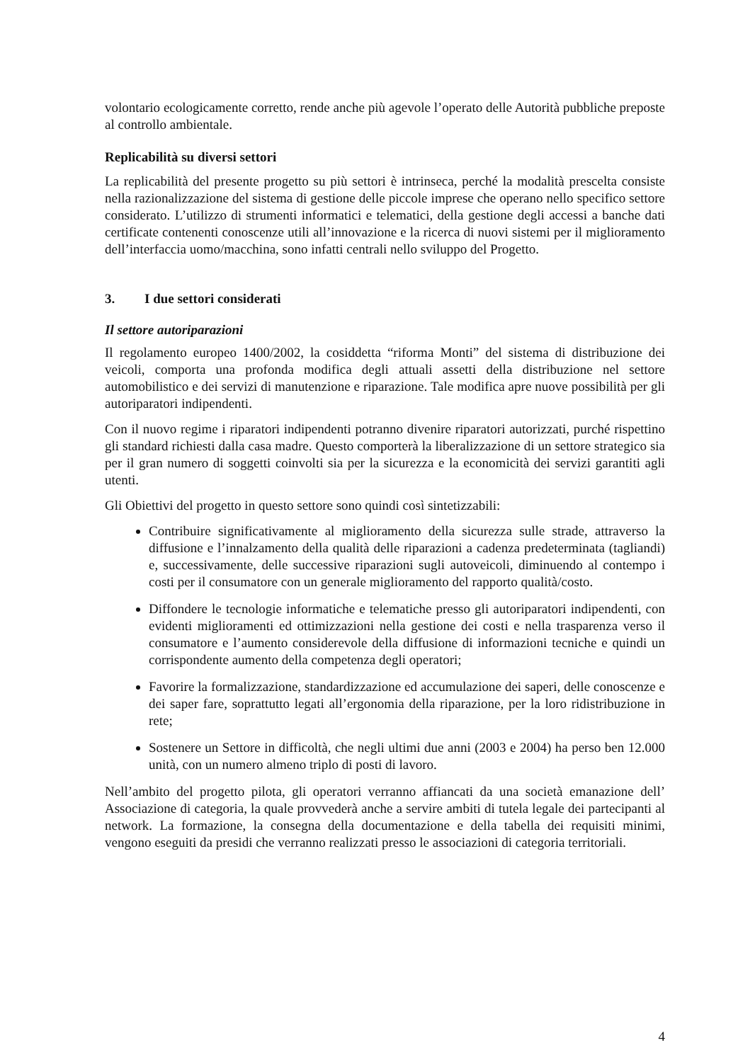volontario ecologicamente corretto, rende anche più agevole l’operato delle Autorità pubbliche preposte al controllo ambientale.
Replicabilità su diversi settori
La replicabilità del presente progetto su più settori è intrinseca, perché la modalità prescelta consiste nella razionalizzazione del sistema di gestione delle piccole imprese che operano nello specifico settore considerato. L’utilizzo di strumenti informatici e telematici, della gestione degli accessi a banche dati certificate contenenti conoscenze utili all’innovazione e la ricerca di nuovi sistemi per il miglioramento dell’interfaccia uomo/macchina, sono infatti centrali nello sviluppo del Progetto.
3. I due settori considerati
Il settore autoriparazioni
Il regolamento europeo 1400/2002, la cosiddetta “riforma Monti” del sistema di distribuzione dei veicoli, comporta una profonda modifica degli attuali assetti della distribuzione nel settore automobilistico e dei servizi di manutenzione e riparazione. Tale modifica apre nuove possibilità per gli autoriparatori indipendenti.
Con il nuovo regime i riparatori indipendenti potranno divenire riparatori autorizzati, purché rispettino gli standard richiesti dalla casa madre. Questo comporterà la liberalizzazione di un settore strategico sia per il gran numero di soggetti coinvolti sia per la sicurezza e la economicità dei servizi garantiti agli utenti.
Gli Obiettivi del progetto in questo settore sono quindi così sintetizzabili:
Contribuire significativamente al miglioramento della sicurezza sulle strade, attraverso la diffusione e l’innalzamento della qualità delle riparazioni a cadenza predeterminata (tagliandi) e, successivamente, delle successive riparazioni sugli autoveicoli, diminuendo al contempo i costi per il consumatore con un generale miglioramento del rapporto qualità/costo.
Diffondere le tecnologie informatiche e telematiche presso gli autoriparatori indipendenti, con evidenti miglioramenti ed ottimizzazioni nella gestione dei costi e nella trasparenza verso il consumatore e l’aumento considerevole della diffusione di informazioni tecniche e quindi un corrispondente aumento della competenza degli operatori;
Favorire la formalizzazione, standardizzazione ed accumulazione dei saperi, delle conoscenze e dei saper fare, soprattutto legati all’ergonomia della riparazione, per la loro ridistribuzione in rete;
Sostenere un Settore in difficoltà, che negli ultimi due anni (2003 e 2004) ha perso ben 12.000 unità, con un numero almeno triplo di posti di lavoro.
Nell’ambito del progetto pilota, gli operatori verranno affiancati da una società emanazione dell’ Associazione di categoria, la quale provvederà anche a servire ambiti di tutela legale dei partecipanti al network. La formazione, la consegna della documentazione e della tabella dei requisiti minimi, vengono eseguiti da presidi che verranno realizzati presso le associazioni di categoria territoriali.
4